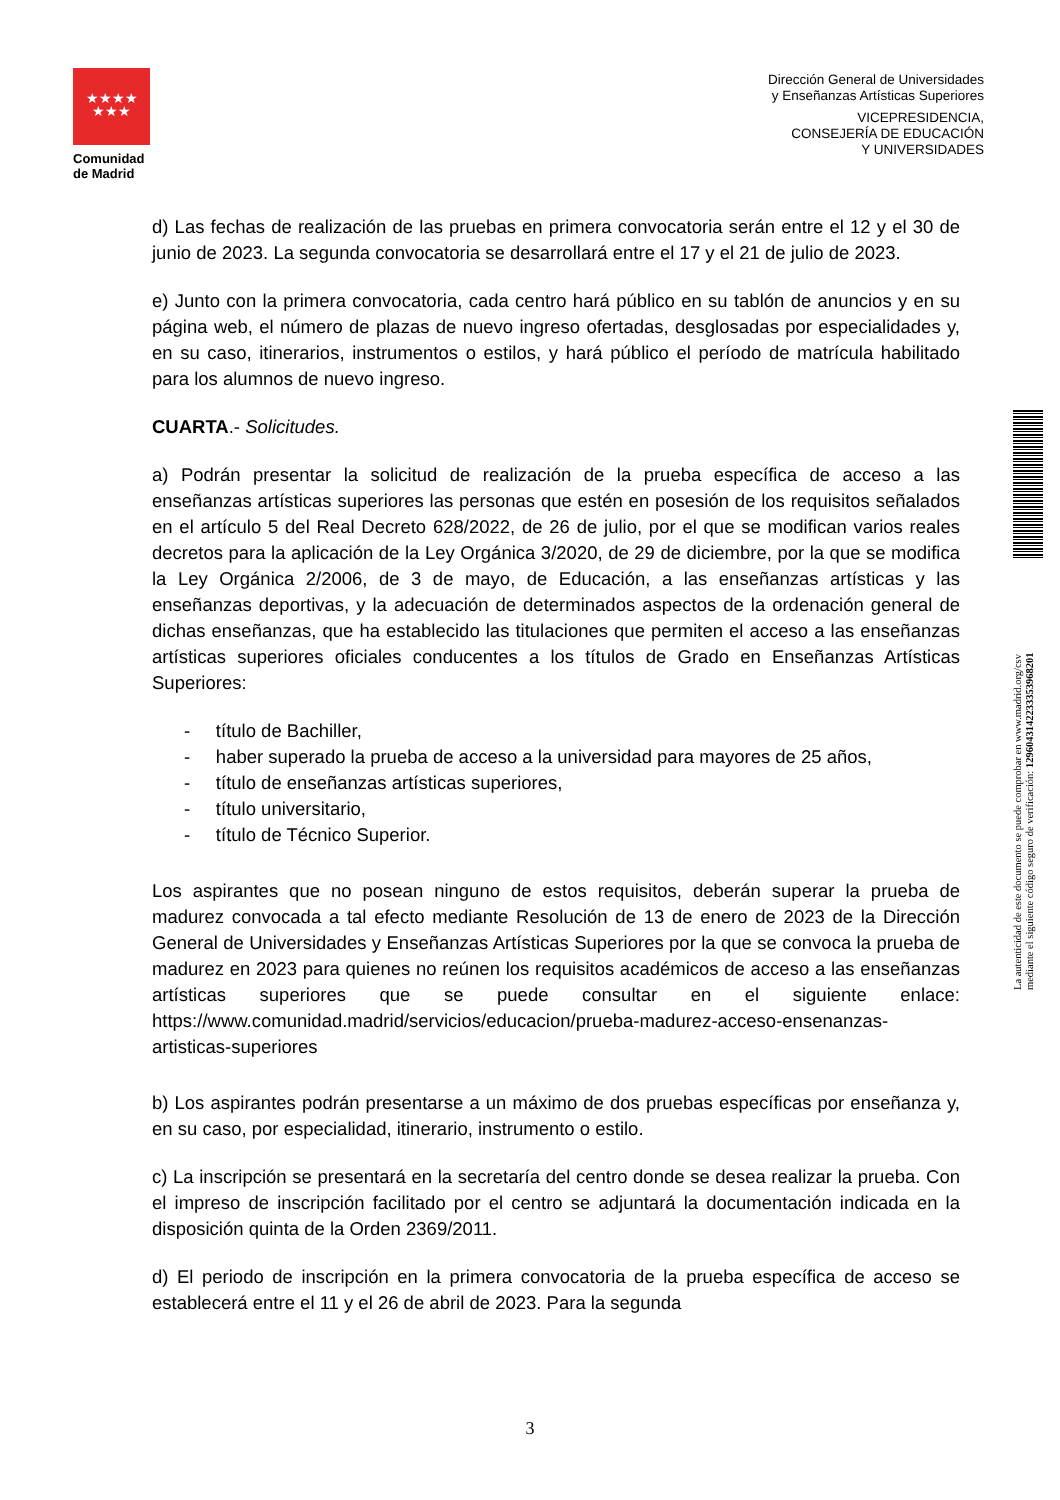★★★★
★★★
Comunidad
de Madrid
Dirección General de Universidades
y Enseñanzas Artísticas Superiores
VICEPRESIDENCIA,
CONSEJERÍA DE EDUCACIÓN
Y UNIVERSIDADES
d) Las fechas de realización de las pruebas en primera convocatoria serán entre el 12 y el 30 de junio de 2023. La segunda convocatoria se desarrollará entre el 17 y el 21 de julio de 2023.
e) Junto con la primera convocatoria, cada centro hará público en su tablón de anuncios y en su página web, el número de plazas de nuevo ingreso ofertadas, desglosadas por especialidades y, en su caso, itinerarios, instrumentos o estilos, y hará público el período de matrícula habilitado para los alumnos de nuevo ingreso.
CUARTA.- Solicitudes.
a) Podrán presentar la solicitud de realización de la prueba específica de acceso a las enseñanzas artísticas superiores las personas que estén en posesión de los requisitos señalados en el artículo 5 del Real Decreto 628/2022, de 26 de julio, por el que se modifican varios reales decretos para la aplicación de la Ley Orgánica 3/2020, de 29 de diciembre, por la que se modifica la Ley Orgánica 2/2006, de 3 de mayo, de Educación, a las enseñanzas artísticas y las enseñanzas deportivas, y la adecuación de determinados aspectos de la ordenación general de dichas enseñanzas, que ha establecido las titulaciones que permiten el acceso a las enseñanzas artísticas superiores oficiales conducentes a los títulos de Grado en Enseñanzas Artísticas Superiores:
- título de Bachiller,
- haber superado la prueba de acceso a la universidad para mayores de 25 años,
- título de enseñanzas artísticas superiores,
- título universitario,
- título de Técnico Superior.
Los aspirantes que no posean ninguno de estos requisitos, deberán superar la prueba de madurez convocada a tal efecto mediante Resolución de 13 de enero de 2023 de la Dirección General de Universidades y Enseñanzas Artísticas Superiores por la que se convoca la prueba de madurez en 2023 para quienes no reúnen los requisitos académicos de acceso a las enseñanzas artísticas superiores que se puede consultar en el siguiente enlace: https://www.comunidad.madrid/servicios/educacion/prueba-madurez-acceso-ensenanzas-artisticas-superiores
b) Los aspirantes podrán presentarse a un máximo de dos pruebas específicas por enseñanza y, en su caso, por especialidad, itinerario, instrumento o estilo.
c) La inscripción se presentará en la secretaría del centro donde se desea realizar la prueba. Con el impreso de inscripción facilitado por el centro se adjuntará la documentación indicada en la disposición quinta de la Orden 2369/2011.
d) El periodo de inscripción en la primera convocatoria de la prueba específica de acceso se establecerá entre el 11 y el 26 de abril de 2023. Para la segunda
La autenticidad de este documento se puede comprobar en www.madrid.org/csv
mediante el siguiente código seguro de verificación: 1296043142233353968201
3